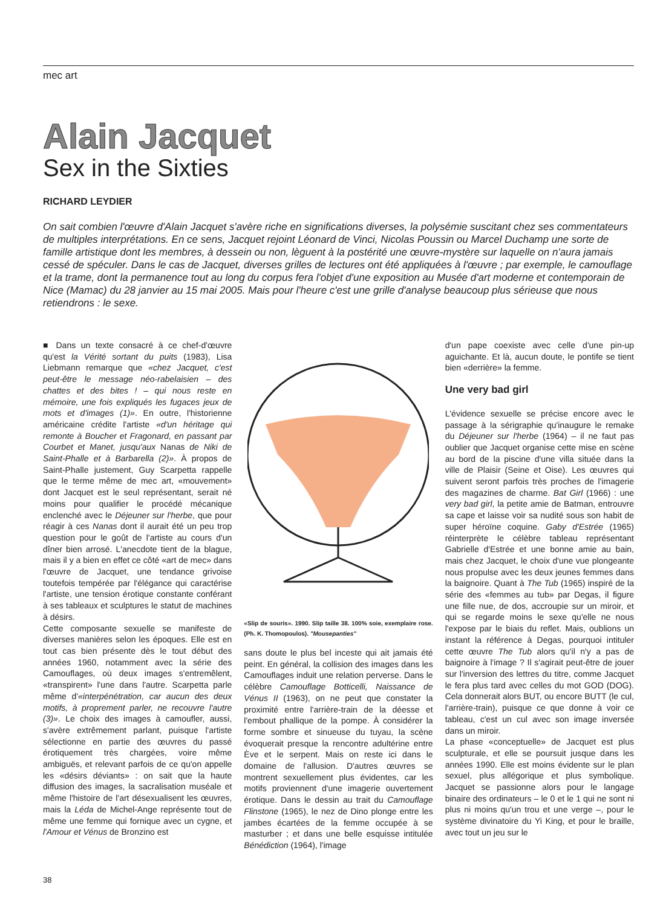mec art
Alain Jacquet
Sex in the Sixties
RICHARD LEYDIER
On sait combien l'œuvre d'Alain Jacquet s'avère riche en significations diverses, la polysémie suscitant chez ses commentateurs de multiples interprétations. En ce sens, Jacquet rejoint Léonard de Vinci, Nicolas Poussin ou Marcel Duchamp une sorte de famille artistique dont les membres, à dessein ou non, lèguent à la postérité une œuvre-mystère sur laquelle on n'aura jamais cessé de spéculer. Dans le cas de Jacquet, diverses grilles de lectures ont été appliquées à l'œuvre ; par exemple, le camouflage et la trame, dont la permanence tout au long du corpus fera l'objet d'une exposition au Musée d'art moderne et contemporain de Nice (Mamac) du 28 janvier au 15 mai 2005. Mais pour l'heure c'est une grille d'analyse beaucoup plus sérieuse que nous retiendrons : le sexe.
■ Dans un texte consacré à ce chef-d'œuvre qu'est la Vérité sortant du puits (1983), Lisa Liebmann remarque que «chez Jacquet, c'est peut-être le message néo-rabelaisien – des chattes et des bites ! – qui nous reste en mémoire, une fois expliqués les fugaces jeux de mots et d'images (1)». En outre, l'historienne américaine crédite l'artiste «d'un héritage qui remonte à Boucher et Fragonard, en passant par Courbet et Manet, jusqu'aux Nanas de Niki de Saint-Phalle et à Barbarella (2)». À propos de Saint-Phalle justement, Guy Scarpetta rappelle que le terme même de mec art, «mouvement» dont Jacquet est le seul représentant, serait né moins pour qualifier le procédé mécanique enclenché avec le Déjeuner sur l'herbe, que pour réagir à ces Nanas dont il aurait été un peu trop question pour le goût de l'artiste au cours d'un dîner bien arrosé. L'anecdote tient de la blague, mais il y a bien en effet ce côté «art de mec» dans l'œuvre de Jacquet, une tendance grivoise toutefois tempérée par l'élégance qui caractérise l'artiste, une tension érotique constante conférant à ses tableaux et sculptures le statut de machines à désirs.
Cette composante sexuelle se manifeste de diverses manières selon les époques. Elle est en tout cas bien présente dès le tout début des années 1960, notamment avec la série des Camouflages, où deux images s'entremêlent, «transpirent» l'une dans l'autre. Scarpetta parle même d'«interpénétration, car aucun des deux motifs, à proprement parler, ne recouvre l'autre (3)». Le choix des images à camoufler, aussi, s'avère extrêmement parlant, puisque l'artiste sélectionne en partie des œuvres du passé érotiquement très chargées, voire même ambiguës, et relevant parfois de ce qu'on appelle les «désirs déviants» : on sait que la haute diffusion des images, la sacralisation muséale et même l'histoire de l'art désexualisent les œuvres, mais la Léda de Michel-Ange représente tout de même une femme qui fornique avec un cygne, et l'Amour et Vénus de Bronzino est
«Slip de souris». 1990. Slip taille 38. 100% soie, exemplaire rose. (Ph. K. Thomopoulos). "Mousepanties"
sans doute le plus bel inceste qui ait jamais été peint. En général, la collision des images dans les Camouflages induit une relation perverse. Dans le célèbre Camouflage Botticelli, Naissance de Vénus II (1963), on ne peut que constater la proximité entre l'arrière-train de la déesse et l'embout phallique de la pompe. À considérer la forme sombre et sinueuse du tuyau, la scène évoquerait presque la rencontre adultérine entre Ève et le serpent. Mais on reste ici dans le domaine de l'allusion. D'autres œuvres se montrent sexuellement plus évidentes, car les motifs proviennent d'une imagerie ouvertement érotique. Dans le dessin au trait du Camouflage Flinstone (1965), le nez de Dino plonge entre les jambes écartées de la femme occupée à se masturber ; et dans une belle esquisse intitulée Bénédiction (1964), l'image
d'un pape coexiste avec celle d'une pin-up aguichante. Et là, aucun doute, le pontife se tient bien «derrière» la femme.
Une very bad girl
L'évidence sexuelle se précise encore avec le passage à la sérigraphie qu'inaugure le remake du Déjeuner sur l'herbe (1964) – il ne faut pas oublier que Jacquet organise cette mise en scène au bord de la piscine d'une villa située dans la ville de Plaisir (Seine et Oise). Les œuvres qui suivent seront parfois très proches de l'imagerie des magazines de charme. Bat Girl (1966) : une very bad girl, la petite amie de Batman, entrouvre sa cape et laisse voir sa nudité sous son habit de super héroïne coquine. Gaby d'Estrée (1965) réinterprète le célèbre tableau représentant Gabrielle d'Estrée et une bonne amie au bain, mais chez Jacquet, le choix d'une vue plongeante nous propulse avec les deux jeunes femmes dans la baignoire. Quant à The Tub (1965) inspiré de la série des «femmes au tub» par Degas, il figure une fille nue, de dos, accroupie sur un miroir, et qui se regarde moins le sexe qu'elle ne nous l'expose par le biais du reflet. Mais, oublions un instant la référence à Degas, pourquoi intituler cette œuvre The Tub alors qu'il n'y a pas de baignoire à l'image ? Il s'agirait peut-être de jouer sur l'inversion des lettres du titre, comme Jacquet le fera plus tard avec celles du mot GOD (DOG). Cela donnerait alors BUT, ou encore BUTT (le cul, l'arrière-train), puisque ce que donne à voir ce tableau, c'est un cul avec son image inversée dans un miroir.
La phase «conceptuelle» de Jacquet est plus sculpturale, et elle se poursuit jusque dans les années 1990. Elle est moins évidente sur le plan sexuel, plus allégorique et plus symbolique. Jacquet se passionne alors pour le langage binaire des ordinateurs – le 0 et le 1 qui ne sont ni plus ni moins qu'un trou et une verge –, pour le système divinatoire du Yi King, et pour le braille, avec tout un jeu sur le
38